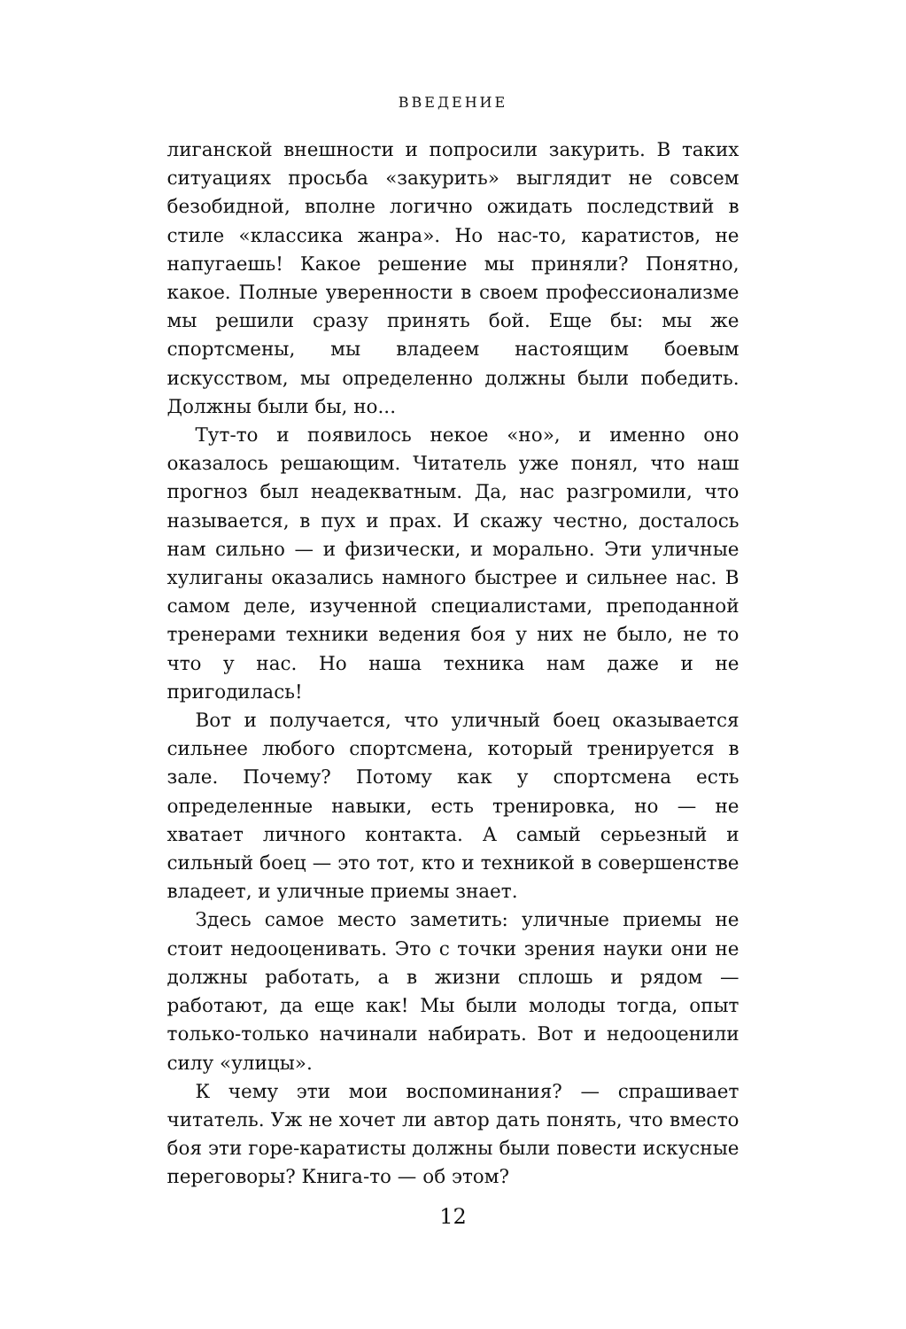ВВЕДЕНИЕ
лиганской внешности и попросили закурить. В таких ситуациях просьба «закурить» выглядит не совсем безобидной, вполне логично ожидать последствий в стиле «классика жанра». Но нас-то, каратистов, не напугаешь! Какое решение мы приняли? Понятно, какое. Полные уверенности в своем профессионализме мы решили сразу принять бой. Еще бы: мы же спортсмены, мы владеем настоящим боевым искусством, мы определенно должны были победить. Должны были бы, но...
Тут-то и появилось некое «но», и именно оно оказалось решающим. Читатель уже понял, что наш прогноз был неадекватным. Да, нас разгромили, что называется, в пух и прах. И скажу честно, досталось нам сильно — и физически, и морально. Эти уличные хулиганы оказались намного быстрее и сильнее нас. В самом деле, изученной специалистами, преподанной тренерами техники ведения боя у них не было, не то что у нас. Но наша техника нам даже и не пригодилась!
Вот и получается, что уличный боец оказывается сильнее любого спортсмена, который тренируется в зале. Почему? Потому как у спортсмена есть определенные навыки, есть тренировка, но — не хватает личного контакта. А самый серьезный и сильный боец — это тот, кто и техникой в совершенстве владеет, и уличные приемы знает.
Здесь самое место заметить: уличные приемы не стоит недооценивать. Это с точки зрения науки они не должны работать, а в жизни сплошь и рядом — работают, да еще как! Мы были молоды тогда, опыт только-только начинали набирать. Вот и недооценили силу «улицы».
К чему эти мои воспоминания? — спрашивает читатель. Уж не хочет ли автор дать понять, что вместо боя эти горе-каратисты должны были повести искусные переговоры? Книга-то — об этом?
12